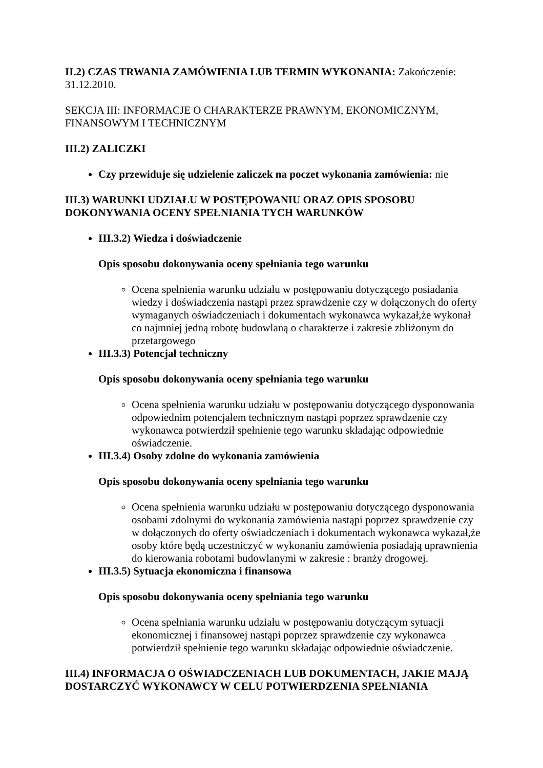II.2) CZAS TRWANIA ZAMÓWIENIA LUB TERMIN WYKONANIA: Zakończenie: 31.12.2010.
SEKCJA III: INFORMACJE O CHARAKTERZE PRAWNYM, EKONOMICZNYM, FINANSOWYM I TECHNICZNYM
III.2) ZALICZKI
Czy przewiduje się udzielenie zaliczek na poczet wykonania zamówienia: nie
III.3) WARUNKI UDZIAŁU W POSTĘPOWANIU ORAZ OPIS SPOSOBU DOKONYWANIA OCENY SPEŁNIANIA TYCH WARUNKÓW
III.3.2) Wiedza i doświadczenie
Opis sposobu dokonywania oceny spełniania tego warunku
Ocena spełnienia warunku udziału w postępowaniu dotyczącego posiadania wiedzy i doświadczenia nastąpi przez sprawdzenie czy w dołączonych do oferty wymaganych oświadczeniach i dokumentach wykonawca wykazał,że wykonał co najmniej jedną robotę budowlaną o charakterze i zakresie zbliżonym do przetargowego
III.3.3) Potencjał techniczny
Opis sposobu dokonywania oceny spełniania tego warunku
Ocena spełnienia warunku udziału w postępowaniu dotyczącego dysponowania odpowiednim potencjałem technicznym nastąpi poprzez sprawdzenie czy wykonawca potwierdził spełnienie tego warunku składając odpowiednie oświadczenie.
III.3.4) Osoby zdolne do wykonania zamówienia
Opis sposobu dokonywania oceny spełniania tego warunku
Ocena spełnienia warunku udziału w postępowaniu dotyczącego dysponowania osobami zdolnymi do wykonania zamówienia nastąpi poprzez sprawdzenie czy w dołączonych do oferty oświadczeniach i dokumentach wykonawca wykazał,że osoby które będą uczestniczyć w wykonaniu zamówienia posiadają uprawnienia do kierowania robotami budowlanymi w zakresie : branży drogowej.
III.3.5) Sytuacja ekonomiczna i finansowa
Opis sposobu dokonywania oceny spełniania tego warunku
Ocena spełniania warunku udziału w postępowaniu dotyczącym sytuacji ekonomicznej i finansowej nastąpi poprzez sprawdzenie czy wykonawca potwierdził spełnienie tego warunku składając odpowiednie oświadczenie.
III.4) INFORMACJA O OŚWIADCZENIACH LUB DOKUMENTACH, JAKIE MAJĄ DOSTARCZYĆ WYKONAWCY W CELU POTWIERDZENIA SPEŁNIANIA